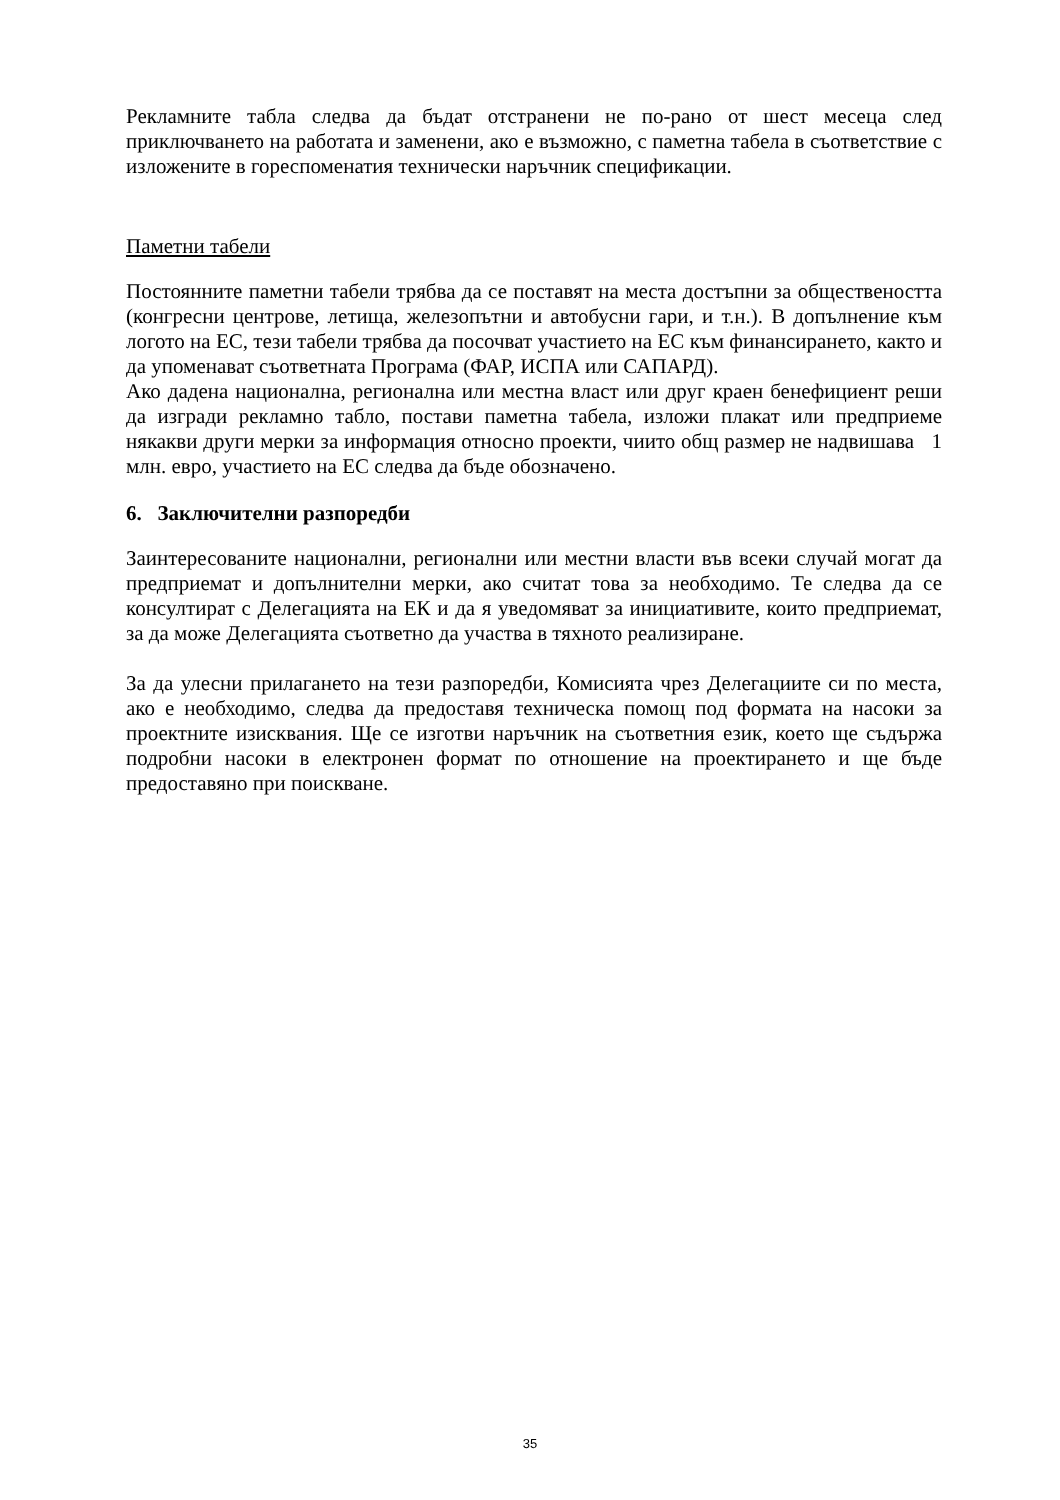Рекламните табла следва да бъдат отстранени не по-рано от шест месеца след приключването на работата и заменени, ако е възможно, с паметна табела в съответствие с изложените в гореспоменатия технически наръчник спецификации.
Паметни табели
Постоянните паметни табели трябва да се поставят на места достъпни за обществеността (конгресни центрове, летища, железопътни и автобусни гари, и т.н.). В допълнение към логото на ЕС, тези табели трябва да посочват участието на ЕС към финансирането, както и да упоменават съответната Програма (ФАР, ИСПА или САПАРД).
Ако дадена национална, регионална или местна власт или друг краен бенефициент реши да изгради рекламно табло, постави паметна табела, изложи плакат или предприеме някакви други мерки за информация относно проекти, чиито общ размер не надвишава 1 млн. евро, участието на ЕС следва да бъде обозначено.
6. Заключителни разпоредби
Заинтересованите национални, регионални или местни власти във всеки случай могат да предприемат и допълнителни мерки, ако считат това за необходимо. Те следва да се консултират с Делегацията на ЕК и да я уведомяват за инициативите, които предприемат, за да може Делегацията съответно да участва в тяхното реализиране.
За да улесни прилагането на тези разпоредби, Комисията чрез Делегациите си по места, ако е необходимо, следва да предоставя техническа помощ под формата на насоки за проектните изисквания. Ще се изготви наръчник на съответния език, което ще съдържа подробни насоки в електронен формат по отношение на проектирането и ще бъде предоставяно при поискване.
35